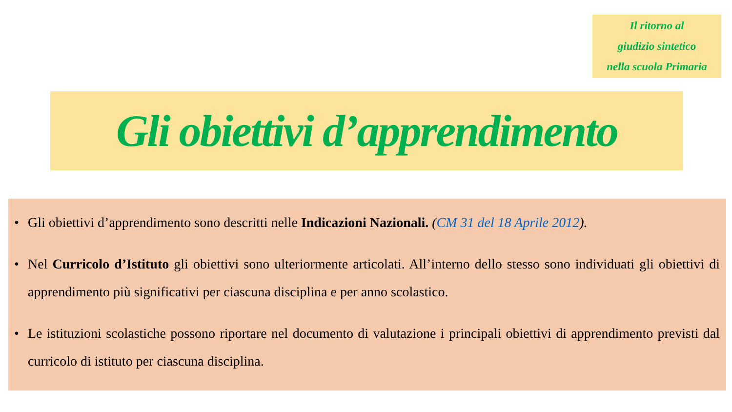Il ritorno al
giudizio sintetico
nella scuola Primaria
Gli obiettivi d’apprendimento
• Gli obiettivi d’apprendimento sono descritti nelle Indicazioni Nazionali. (CM 31 del 18 Aprile 2012).
• Nel Curricolo d’Istituto gli obiettivi sono ulteriormente articolati. All’interno dello stesso sono individuati gli obiettivi di apprendimento più significativi per ciascuna disciplina e per anno scolastico.
• Le istituzioni scolastiche possono riportare nel documento di valutazione i principali obiettivi di apprendimento previsti dal curricolo di istituto per ciascuna disciplina.